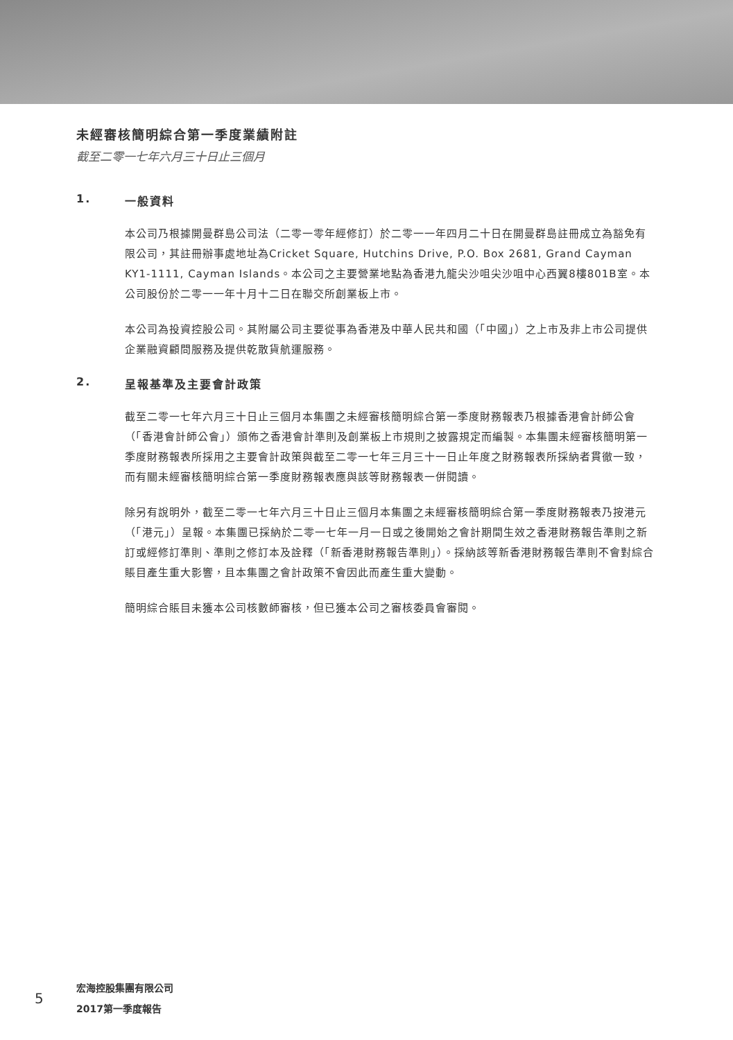未經審核簡明綜合第一季度業績附註
截至二零一七年六月三十日止三個月
1. 一般資料
本公司乃根據開曼群島公司法（二零一零年經修訂）於二零一一年四月二十日在開曼群島註冊成立為豁免有限公司，其註冊辦事處地址為Cricket Square, Hutchins Drive, P.O. Box 2681, Grand Cayman KY1-1111, Cayman Islands。本公司之主要營業地點為香港九龍尖沙咀尖沙咀中心西翼8樓801B室。本公司股份於二零一一年十月十二日在聯交所創業板上市。
本公司為投資控股公司。其附屬公司主要從事為香港及中華人民共和國（「中國」）之上市及非上市公司提供企業融資顧問服務及提供乾散貨航運服務。
2. 呈報基準及主要會計政策
截至二零一七年六月三十日止三個月本集團之未經審核簡明綜合第一季度財務報表乃根據香港會計師公會（「香港會計師公會」）頒佈之香港會計準則及創業板上市規則之披露規定而編製。本集團未經審核簡明第一季度財務報表所採用之主要會計政策與截至二零一七年三月三十一日止年度之財務報表所採納者貫徹一致，而有關未經審核簡明綜合第一季度財務報表應與該等財務報表一併閱讀。
除另有說明外，截至二零一七年六月三十日止三個月本集團之未經審核簡明綜合第一季度財務報表乃按港元（「港元」）呈報。本集團已採納於二零一七年一月一日或之後開始之會計期間生效之香港財務報告準則之新訂或經修訂準則、準則之修訂本及詮釋（「新香港財務報告準則」）。採納該等新香港財務報告準則不會對綜合賬目產生重大影響，且本集團之會計政策不會因此而產生重大變動。
簡明綜合賬目未獲本公司核數師審核，但已獲本公司之審核委員會審閱。
5
宏海控股集團有限公司
2017第一季度報告